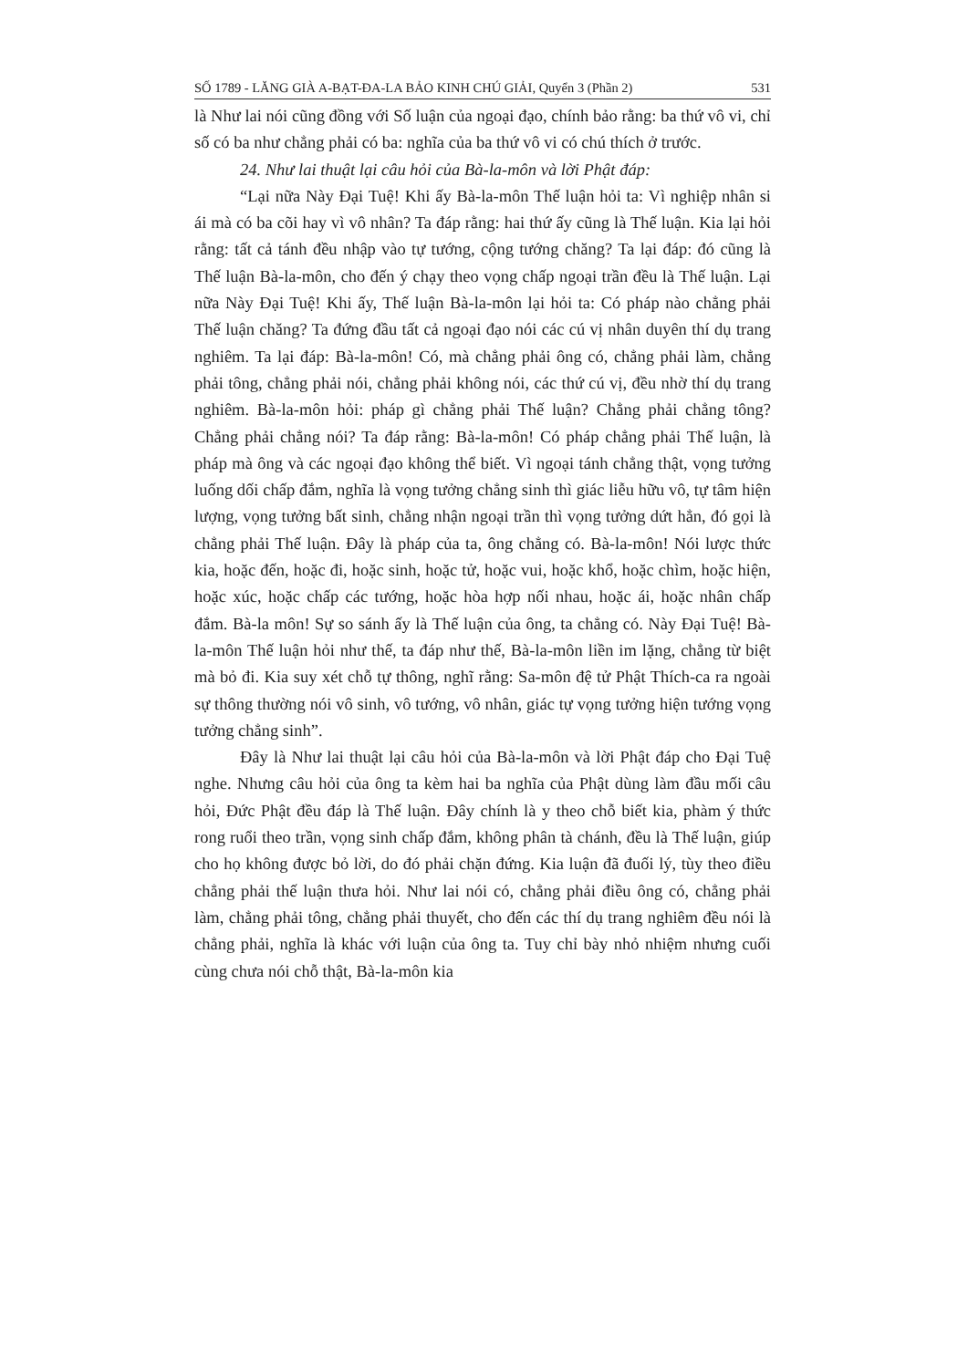SỐ 1789 - LĂNG GIÀ A-BẠT-ĐA-LA BẢO KINH CHÚ GIẢI, Quyển 3 (Phần 2) 531
là Như lai nói cũng đồng với Số luận của ngoại đạo, chính bảo rằng: ba thứ vô vi, chỉ số có ba như chẳng phải có ba: nghĩa của ba thứ vô vi có chú thích ở trước.
24. Như lai thuật lại câu hỏi của Bà-la-môn và lời Phật đáp:
“Lại nữa Này Đại Tuệ! Khi ấy Bà-la-môn Thế luận hỏi ta: Vì nghiệp nhân si ái mà có ba cõi hay vì vô nhân? Ta đáp rằng: hai thứ ấy cũng là Thế luận. Kia lại hỏi rằng: tất cả tánh đều nhập vào tự tướng, cộng tướng chăng? Ta lại đáp: đó cũng là Thế luận Bà-la-môn, cho đến ý chạy theo vọng chấp ngoại trần đều là Thế luận. Lại nữa Này Đại Tuệ! Khi ấy, Thế luận Bà-la-môn lại hỏi ta: Có pháp nào chẳng phải Thế luận chăng? Ta đứng đầu tất cả ngoại đạo nói các cú vị nhân duyên thí dụ trang nghiêm. Ta lại đáp: Bà-la-môn! Có, mà chẳng phải ông có, chẳng phải làm, chẳng phải tông, chẳng phải nói, chẳng phải không nói, các thứ cú vị, đều nhờ thí dụ trang nghiêm. Bà-la-môn hỏi: pháp gì chẳng phải Thế luận? Chẳng phải chẳng tông? Chẳng phải chẳng nói? Ta đáp rằng: Bà-la-môn! Có pháp chẳng phải Thế luận, là pháp mà ông và các ngoại đạo không thể biết. Vì ngoại tánh chẳng thật, vọng tưởng luống dối chấp đắm, nghĩa là vọng tưởng chẳng sinh thì giác liễu hữu vô, tự tâm hiện lượng, vọng tưởng bất sinh, chẳng nhận ngoại trần thì vọng tưởng dứt hẳn, đó gọi là chẳng phải Thế luận. Đây là pháp của ta, ông chẳng có. Bà-la-môn! Nói lược thức kia, hoặc đến, hoặc đi, hoặc sinh, hoặc tử, hoặc vui, hoặc khổ, hoặc chìm, hoặc hiện, hoặc xúc, hoặc chấp các tướng, hoặc hòa hợp nối nhau, hoặc ái, hoặc nhân chấp đắm. Bà-la môn! Sự so sánh ấy là Thế luận của ông, ta chẳng có. Này Đại Tuệ! Bà-la-môn Thế luận hỏi như thế, ta đáp như thế, Bà-la-môn liền im lặng, chẳng từ biệt mà bỏ đi. Kia suy xét chỗ tự thông, nghĩ rằng: Sa-môn đệ tử Phật Thích-ca ra ngoài sự thông thường nói vô sinh, vô tướng, vô nhân, giác tự vọng tưởng hiện tướng vọng tưởng chẳng sinh”.
Đây là Như lai thuật lại câu hỏi của Bà-la-môn và lời Phật đáp cho Đại Tuệ nghe. Nhưng câu hỏi của ông ta kèm hai ba nghĩa của Phật dùng làm đầu mối câu hỏi, Đức Phật đều đáp là Thế luận. Đây chính là y theo chỗ biết kia, phàm ý thức rong ruổi theo trần, vọng sinh chấp đắm, không phân tà chánh, đều là Thế luận, giúp cho họ không được bỏ lời, do đó phải chặn đứng. Kia luận đã đuối lý, tùy theo điều chẳng phải thế luận thưa hỏi. Như lai nói có, chẳng phải điều ông có, chẳng phải làm, chẳng phải tông, chẳng phải thuyết, cho đến các thí dụ trang nghiêm đều nói là chẳng phải, nghĩa là khác với luận của ông ta. Tuy chỉ bày nhỏ nhiệm nhưng cuối cùng chưa nói chỗ thật, Bà-la-môn kia